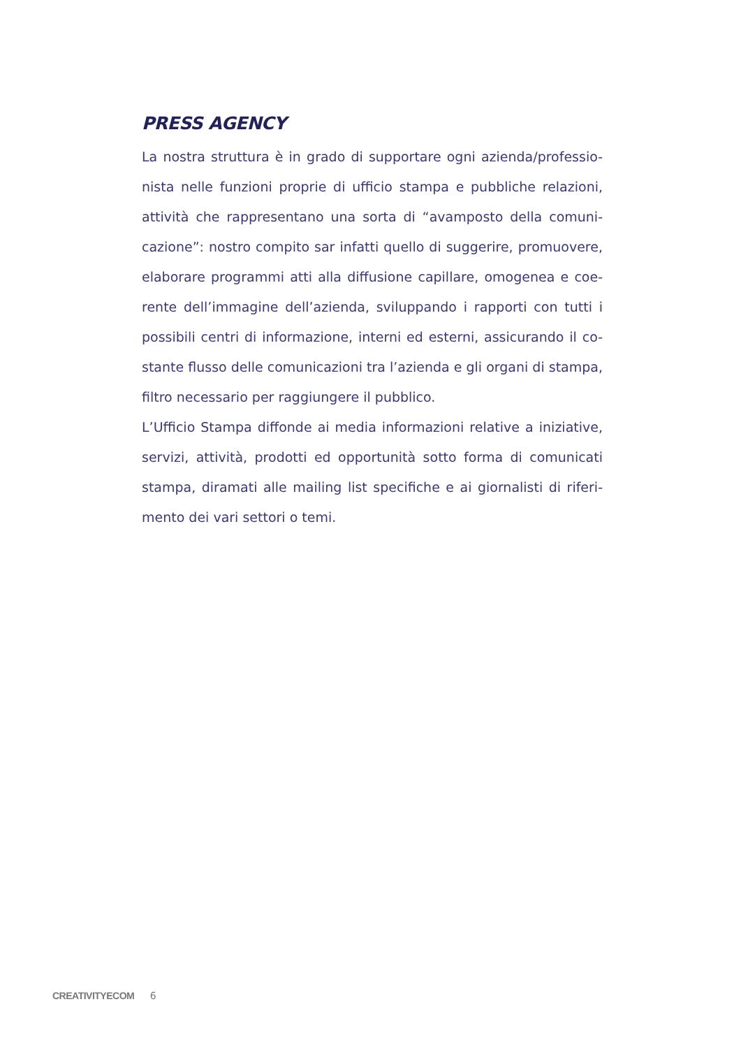PRESS AGENCY
La nostra struttura è in grado di supportare ogni azienda/professio-nista nelle funzioni proprie di ufficio stampa e pubbliche relazioni, attività che rappresentano una sorta di “avamposto della comuni-cazione”: nostro compito sar infatti quello di suggerire, promuovere, elaborare programmi atti alla diffusione capillare, omogenea e coe-rente dell’immagine dell’azienda, sviluppando i rapporti con tutti i possibili centri di informazione, interni ed esterni, assicurando il co-stante flusso delle comunicazioni tra l’azienda e gli organi di stampa, filtro necessario per raggiungere il pubblico.
L’Ufficio Stampa diffonde ai media informazioni relative a iniziative, servizi, attività, prodotti ed opportunità sotto forma di comunicati stampa, diramati alle mailing list specifiche e ai giornalisti di riferi-mento dei vari settori o temi.
CREATIVITYECOM 6